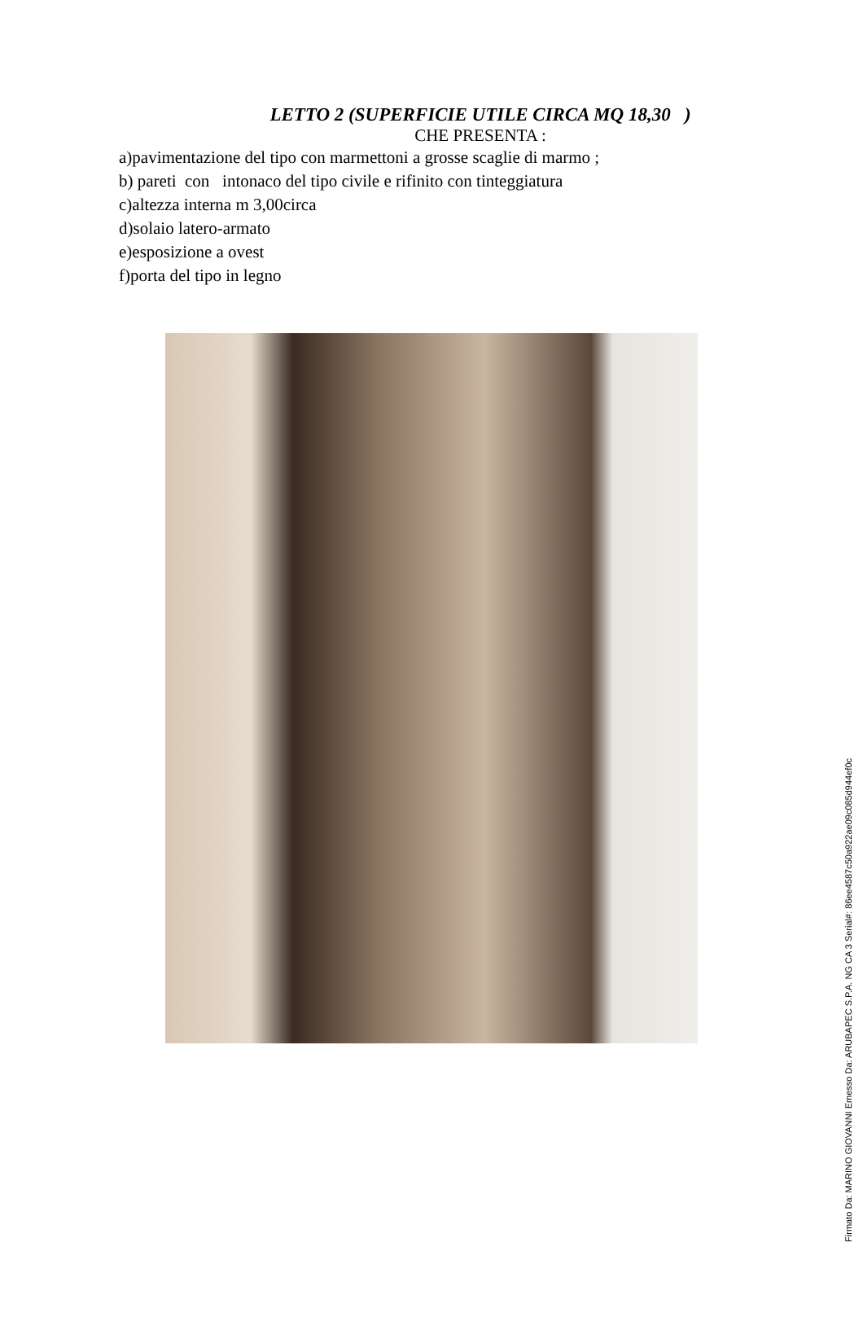LETTO 2 (SUPERFICIE UTILE CIRCA MQ 18,30 )
CHE PRESENTA :
a)pavimentazione del tipo con marmettoni a grosse scaglie di marmo ;
b) pareti con intonaco del tipo civile e rifinito con tinteggiatura
c)altezza interna m 3,00circa
d)solaio latero-armato
e)esposizione a ovest
f)porta del tipo in legno
Firmato Da: MARINO GIOVANNI Emesso Da: ARUBAPEC S.P.A. NG CA 3 Serial#: 86ee4587c50a922ae09c085d944ef0c